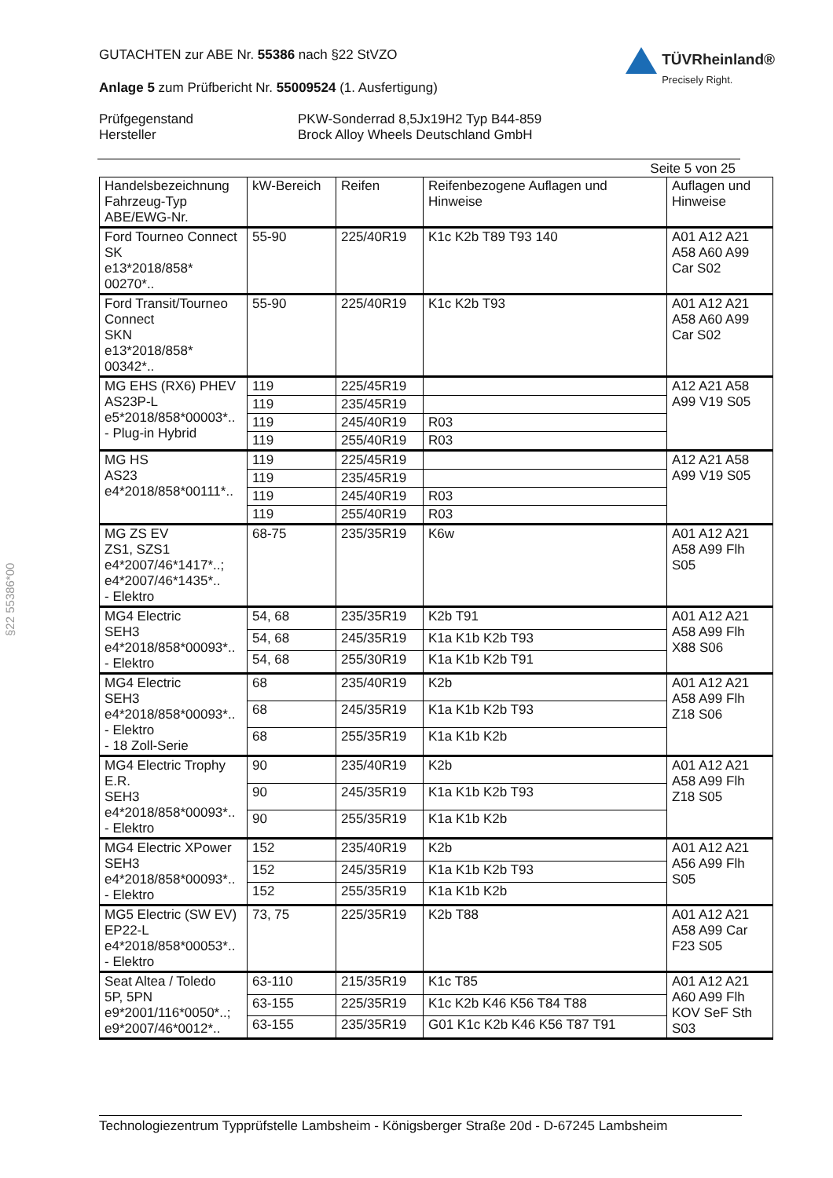§22 55386*00
GUTACHTEN zur ABE Nr. 55386 nach §22 StVZO
Anlage 5 zum Prüfbericht Nr. 55009524 (1. Ausfertigung)
TÜVRheinland®
Precisely Right.
Prüfgegenstand PKW-Sonderrad 8,5Jx19H2 Typ B44-859 Hersteller Brock Alloy Wheels Deutschland GmbH
Seite 5 von 25
| Handelsbezeichnung Fahrzeug-Typ ABE/EWG-Nr. | kW-Bereich | Reifen | Reifenbezogene Auflagen und Hinweise | Auflagen und Hinweise |
| --- | --- | --- | --- | --- |
| Ford Tourneo Connect SK e13*2018/858* 00270*.. | 55-90 | 225/40R19 | K1c K2b T89 T93 140 | A01 A12 A21 A58 A60 A99 Car S02 |
| Ford Transit/Tourneo Connect SKN e13*2018/858* 00342*.. | 55-90 | 225/40R19 | K1c K2b T93 | A01 A12 A21 A58 A60 A99 Car S02 |
| MG EHS (RX6) PHEV AS23P-L e5*2018/858*00003*.. - Plug-in Hybrid | 119 | 225/45R19 | | A12 A21 A58 A99 V19 S05 |
| | 119 | 235/45R19 | | |
| | 119 | 245/40R19 | R03 | |
| | 119 | 255/40R19 | R03 | |
| MG HS AS23 e4*2018/858*00111*.. | 119 | 225/45R19 | | A12 A21 A58 A99 V19 S05 |
| | 119 | 235/45R19 | | |
| | 119 | 245/40R19 | R03 | |
| | 119 | 255/40R19 | R03 | |
| MG ZS EV ZS1, SZS1 e4*2007/46*1417*..; e4*2007/46*1435*.. - Elektro | 68-75 | 235/35R19 | K6w | A01 A12 A21 A58 A99 Flh S05 |
| MG4 Electric SEH3 e4*2018/858*00093*.. - Elektro | 54, 68 | 235/35R19 | K2b T91 | A01 A12 A21 A58 A99 Flh X88 S06 |
| | 54, 68 | 245/35R19 | K1a K1b K2b T93 | |
| | 54, 68 | 255/30R19 | K1a K1b K2b T91 | |
| MG4 Electric SEH3 e4*2018/858*00093*.. - Elektro - 18 Zoll-Serie | 68 | 235/40R19 | K2b | A01 A12 A21 A58 A99 Flh Z18 S06 |
| | 68 | 245/35R19 | K1a K1b K2b T93 | |
| | 68 | 255/35R19 | K1a K1b K2b | |
| MG4 Electric Trophy E.R. SEH3 e4*2018/858*00093*.. - Elektro | 90 | 235/40R19 | K2b | A01 A12 A21 A58 A99 Flh Z18 S05 |
| | 90 | 245/35R19 | K1a K1b K2b T93 | |
| | 90 | 255/35R19 | K1a K1b K2b | |
| MG4 Electric XPower SEH3 e4*2018/858*00093*.. - Elektro | 152 | 235/40R19 | K2b | A01 A12 A21 A56 A99 Flh S05 |
| | 152 | 245/35R19 | K1a K1b K2b T93 | |
| | 152 | 255/35R19 | K1a K1b K2b | |
| MG5 Electric (SW EV) EP22-L e4*2018/858*00053*.. - Elektro | 73, 75 | 225/35R19 | K2b T88 | A01 A12 A21 A58 A99 Car F23 S05 |
| Seat Altea / Toledo 5P, 5PN e9*2001/116*0050*..; e9*2007/46*0012*.. | 63-110 | 215/35R19 | K1c T85 | A01 A12 A21 A60 A99 Flh KOV SeF Sth S03 |
| | 63-155 | 225/35R19 | K1c K2b K46 K56 T84 T88 | |
| | 63-155 | 235/35R19 | G01 K1c K2b K46 K56 T87 T91 | |
Technologiezentrum Typprüfstelle Lambsheim - Königsberger Straße 20d - D-67245 Lambsheim